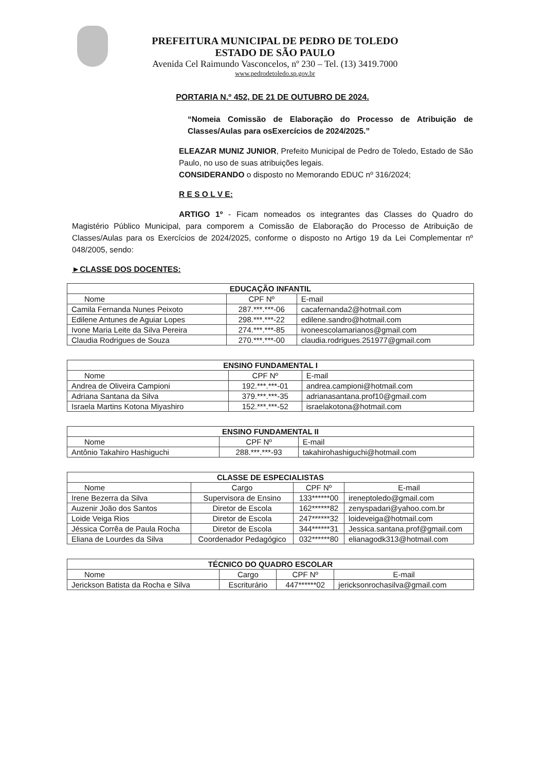PREFEITURA MUNICIPAL DE PEDRO DE TOLEDO
ESTADO DE SÃO PAULO
Avenida Cel Raimundo Vasconcelos, nº 230 – Tel. (13) 3419.7000
www.pedrodetoledo.sp.gov.br
PORTARIA N.º 452, DE 21 DE OUTUBRO DE 2024.
“Nomeia Comissão de Elaboração do Processo de Atribuição de Classes/Aulas para osExercícios de 2024/2025.”
ELEAZAR MUNIZ JUNIOR, Prefeito Municipal de Pedro de Toledo, Estado de São Paulo, no uso de suas atribuições legais.
CONSIDERANDO o disposto no Memorando EDUC nº 316/2024;
R E S O L V E:
ARTIGO 1º - Ficam nomeados os integrantes das Classes do Quadro do Magistério Público Municipal, para comporem a Comissão de Elaboração do Processo de Atribuição de Classes/Aulas para os Exercícios de 2024/2025, conforme o disposto no Artigo 19 da Lei Complementar nº 048/2005, sendo:
►CLASSE DOS DOCENTES:
| EDUCAÇÃO INFANTIL | | |
| --- | --- | --- |
| Nome | CPF Nº | E-mail |
| Camila Fernanda Nunes Peixoto | 287.***.***-06 | cacafernanda2@hotmail.com |
| Edilene Antunes de Aguiar Lopes | 298.***.***-22 | edilene.sandro@hotmail.com |
| Ivone Maria Leite da Silva Pereira | 274.***.***-85 | ivoneescolamarianos@gmail.com |
| Claudia Rodrigues de Souza | 270.***.***-00 | claudia.rodrigues.251977@gmail.com |
| ENSINO FUNDAMENTAL I | | |
| --- | --- | --- |
| Nome | CPF Nº | E-mail |
| Andrea de Oliveira Campioni | 192.***.***-01 | andrea.campioni@hotmail.com |
| Adriana Santana da Silva | 379.***.***-35 | adrianasantana.prof10@gmail.com |
| Israela Martins Kotona Miyashiro | 152.***.***-52 | israelakotona@hotmail.com |
| ENSINO FUNDAMENTAL II | | |
| --- | --- | --- |
| Nome | CPF Nº | E-mail |
| Antônio Takahiro Hashiguchi | 288.***.***-93 | takahirohashiguchi@hotmail.com |
| CLASSE DE ESPECIALISTAS | | | |
| --- | --- | --- | --- |
| Nome | Cargo | CPF Nº | E-mail |
| Irene Bezerra da Silva | Supervisora de Ensino | 133******00 | ireneptoledo@gmail.com |
| Auzenir João dos Santos | Diretor de Escola | 162******82 | zenyspadari@yahoo.com.br |
| Loide Veiga Rios | Diretor de Escola | 247******32 | loideveiga@hotmail.com |
| Jéssica Corrêa de Paula Rocha | Diretor de Escola | 344******31 | Jessica.santana.prof@gmail.com |
| Eliana de Lourdes da Silva | Coordenador Pedagógico | 032******80 | elianagodk313@hotmail.com |
| TÉCNICO DO QUADRO ESCOLAR | | | |
| --- | --- | --- | --- |
| Nome | Cargo | CPF Nº | E-mail |
| Jerickson Batista da Rocha e Silva | Escriturário | 447******02 | jericksonrochasilva@gmail.com |